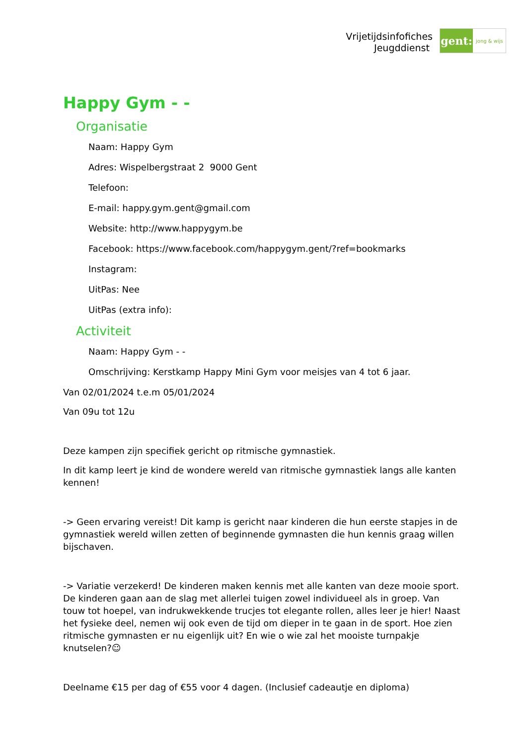Vrijetijdsinfofiches
Jeugddienst
gent:
jong & wijs
Happy Gym - -
Organisatie
Naam: Happy Gym
Adres: Wispelbergstraat 2 9000 Gent
Telefoon:
E-mail: happy.gym.gent@gmail.com
Website: http://www.happygym.be
Facebook: https://www.facebook.com/happygym.gent/?ref=bookmarks
Instagram:
UitPas: Nee
UitPas (extra info):
Activiteit
Naam: Happy Gym - -
Omschrijving: Kerstkamp Happy Mini Gym voor meisjes van 4 tot 6 jaar.
Van 02/01/2024 t.e.m 05/01/2024
Van 09u tot 12u
Deze kampen zijn specifiek gericht op ritmische gymnastiek.
In dit kamp leert je kind de wondere wereld van ritmische gymnastiek langs alle kanten kennen!
-> Geen ervaring vereist! Dit kamp is gericht naar kinderen die hun eerste stapjes in de gymnastiek wereld willen zetten of beginnende gymnasten die hun kennis graag willen bijschaven.
-> Variatie verzekerd! De kinderen maken kennis met alle kanten van deze mooie sport. De kinderen gaan aan de slag met allerlei tuigen zowel individueel als in groep. Van touw tot hoepel, van indrukwekkende trucjes tot elegante rollen, alles leer je hier! Naast het fysieke deel, nemen wij ook even de tijd om dieper in te gaan in de sport. Hoe zien ritmische gymnasten er nu eigenlijk uit? En wie o wie zal het mooiste turnpakje knutselen?☺
Deelname €15 per dag of €55 voor 4 dagen. (Inclusief cadeautje en diploma)